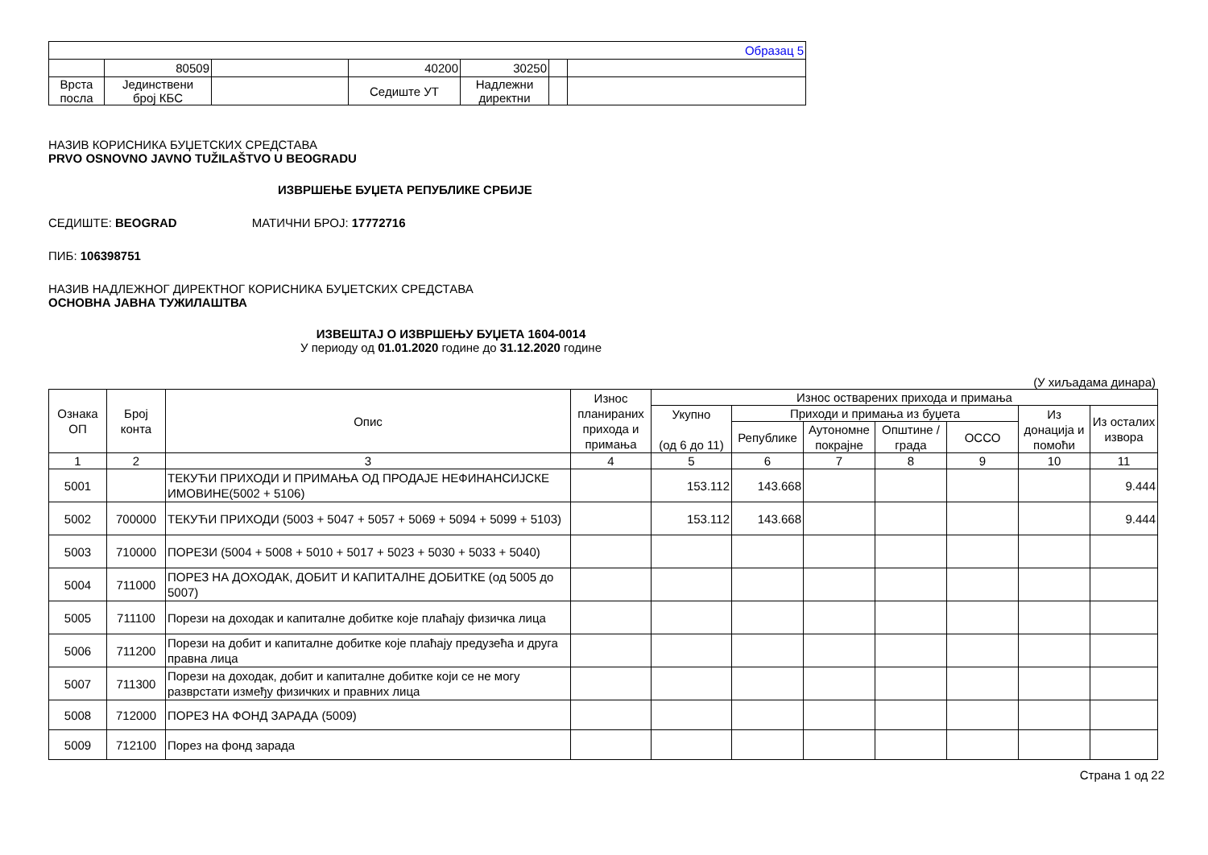| Образац 5 | | | | | | |
| | 80509 | | 40200 | 30250 | | |
| Врста посла | Јединствени број КБС | | Седиште УТ | Надлежни директни | | |
НАЗИВ КОРИСНИКА БУЏЕТСКИХ СРЕДСТАВА
PRVO OSNOVNO JAVNO TUŽILAŠTVO U BEOGRADU
ИЗВРШЕЊЕ БУЏЕТА РЕПУБЛИКЕ СРБИЈЕ
СЕДИШТЕ: BEOGRAD МАТИЧНИ БРОЈ: 17772716
ПИБ: 106398751
НАЗИВ НАДЛЕЖНОГ ДИРЕКТНОГ КОРИСНИКА БУЏЕТСКИХ СРЕДСТАВА
ОСНОВНА ЈАВНА ТУЖИЛАШТВА
ИЗВЕШТАЈ О ИЗВРШЕЊУ БУЏЕТА 1604-0014
У периоду од 01.01.2020 године до 31.12.2020 године
(У хиљадама динара)
| Ознака ОП | Број конта | Опис | Износ планираних прихода и примања | Износ остварених прихода и примања | | | | | | |
| --- | --- | --- | --- | --- | --- | --- | --- | --- | --- | --- |
| | | | | Укупно (од 6 до 11) | Приходи и примања из буџета | | | | Из донација и помоћи | Из осталих извора |
| | | | | | Републике | Аутономне покрајне | Општине / града | ОССО | | |
| 1 | 2 | 3 | 4 | 5 | 6 | 7 | 8 | 9 | 10 | 11 |
| 5001 | | ТЕКУЋИ ПРИХОДИ И ПРИМАЊА ОД ПРОДАЈЕ НЕФИНАНСИЈСКЕ ИМОВИНЕ(5002 + 5106) | | 153.112 | 143.668 | | | | | 9.444 |
| 5002 | 700000 | ТЕКУЋИ ПРИХОДИ (5003 + 5047 + 5057 + 5069 + 5094 + 5099 + 5103) | | 153.112 | 143.668 | | | | | 9.444 |
| 5003 | 710000 | ПОРЕЗИ (5004 + 5008 + 5010 + 5017 + 5023 + 5030 + 5033 + 5040) | | | | | | | | |
| 5004 | 711000 | ПОРЕЗ НА ДОХОДАК, ДОБИТ И КАПИТАЛНЕ ДОБИТКЕ (од 5005 до 5007) | | | | | | | | |
| 5005 | 711100 | Порези на доходак и капиталне добитке које плаћају физичка лица | | | | | | | | |
| 5006 | 711200 | Порези на добит и капиталне добитке које плаћају предузећа и друга правна лица | | | | | | | | |
| 5007 | 711300 | Порези на доходак, добит и капиталне добитке који се не могу разврстати између физичких и правних лица | | | | | | | | |
| 5008 | 712000 | ПОРЕЗ НА ФОНД ЗАРАДА (5009) | | | | | | | | |
| 5009 | 712100 | Порез на фонд зарада | | | | | | | | |
Страна 1 од 22